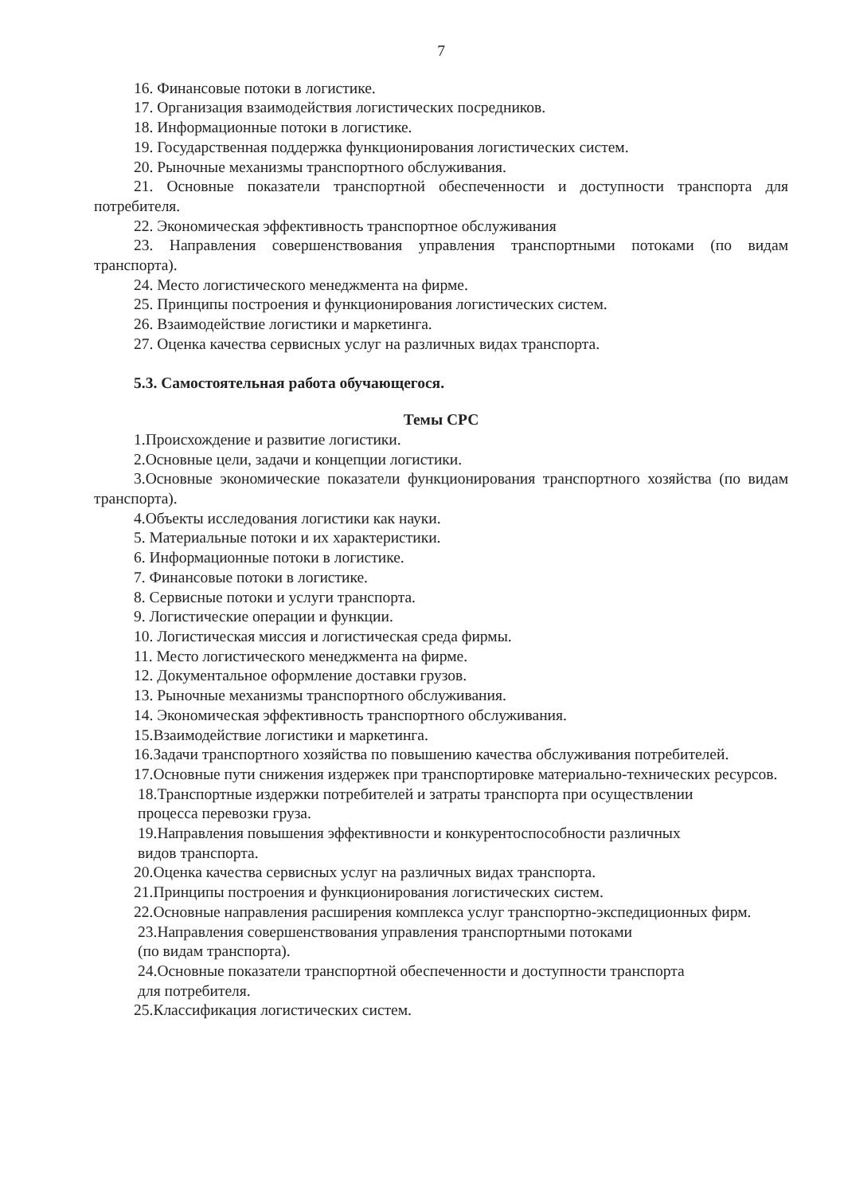7
16. Финансовые потоки в логистике.
17. Организация взаимодействия логистических посредников.
18. Информационные потоки в логистике.
19. Государственная поддержка функционирования логистических систем.
20. Рыночные механизмы транспортного обслуживания.
21. Основные показатели транспортной обеспеченности и доступности транспорта для потребителя.
22. Экономическая эффективность транспортное обслуживания
23. Направления совершенствования управления транспортными потоками (по видам транспорта).
24. Место логистического менеджмента на фирме.
25. Принципы построения и функционирования логистических систем.
26. Взаимодействие логистики и маркетинга.
27. Оценка качества сервисных услуг на различных видах транспорта.
5.3. Самостоятельная работа обучающегося.
Темы СРС
1.Происхождение и развитие логистики.
2.Основные цели, задачи и концепции логистики.
3.Основные экономические показатели функционирования транспортного хозяйства (по видам транспорта).
4.Объекты исследования логистики как науки.
5. Материальные потоки и их характеристики.
6. Информационные потоки в логистике.
7. Финансовые потоки в логистике.
8. Сервисные потоки и услуги транспорта.
9. Логистические операции и функции.
10. Логистическая миссия и логистическая среда фирмы.
11. Место логистического менеджмента на фирме.
12. Документальное оформление доставки грузов.
13. Рыночные механизмы транспортного обслуживания.
14. Экономическая эффективность транспортного обслуживания.
15.Взаимодействие логистики и маркетинга.
16.Задачи транспортного хозяйства по повышению качества обслуживания потребителей.
17.Основные пути снижения издержек при транспортировке материально-технических ресурсов.
18.Транспортные издержки потребителей и затраты транспорта при осуществлении
процесса перевозки груза.
19.Направления повышения эффективности и конкурентоспособности различных
видов транспорта.
20.Оценка качества сервисных услуг на различных видах транспорта.
21.Принципы построения и функционирования логистических систем.
22.Основные направления расширения комплекса услуг транспортно-экспедиционных фирм.
23.Направления совершенствования управления транспортными потоками
(по видам транспорта).
24.Основные показатели транспортной обеспеченности и доступности транспорта
для потребителя.
25.Классификация логистических систем.